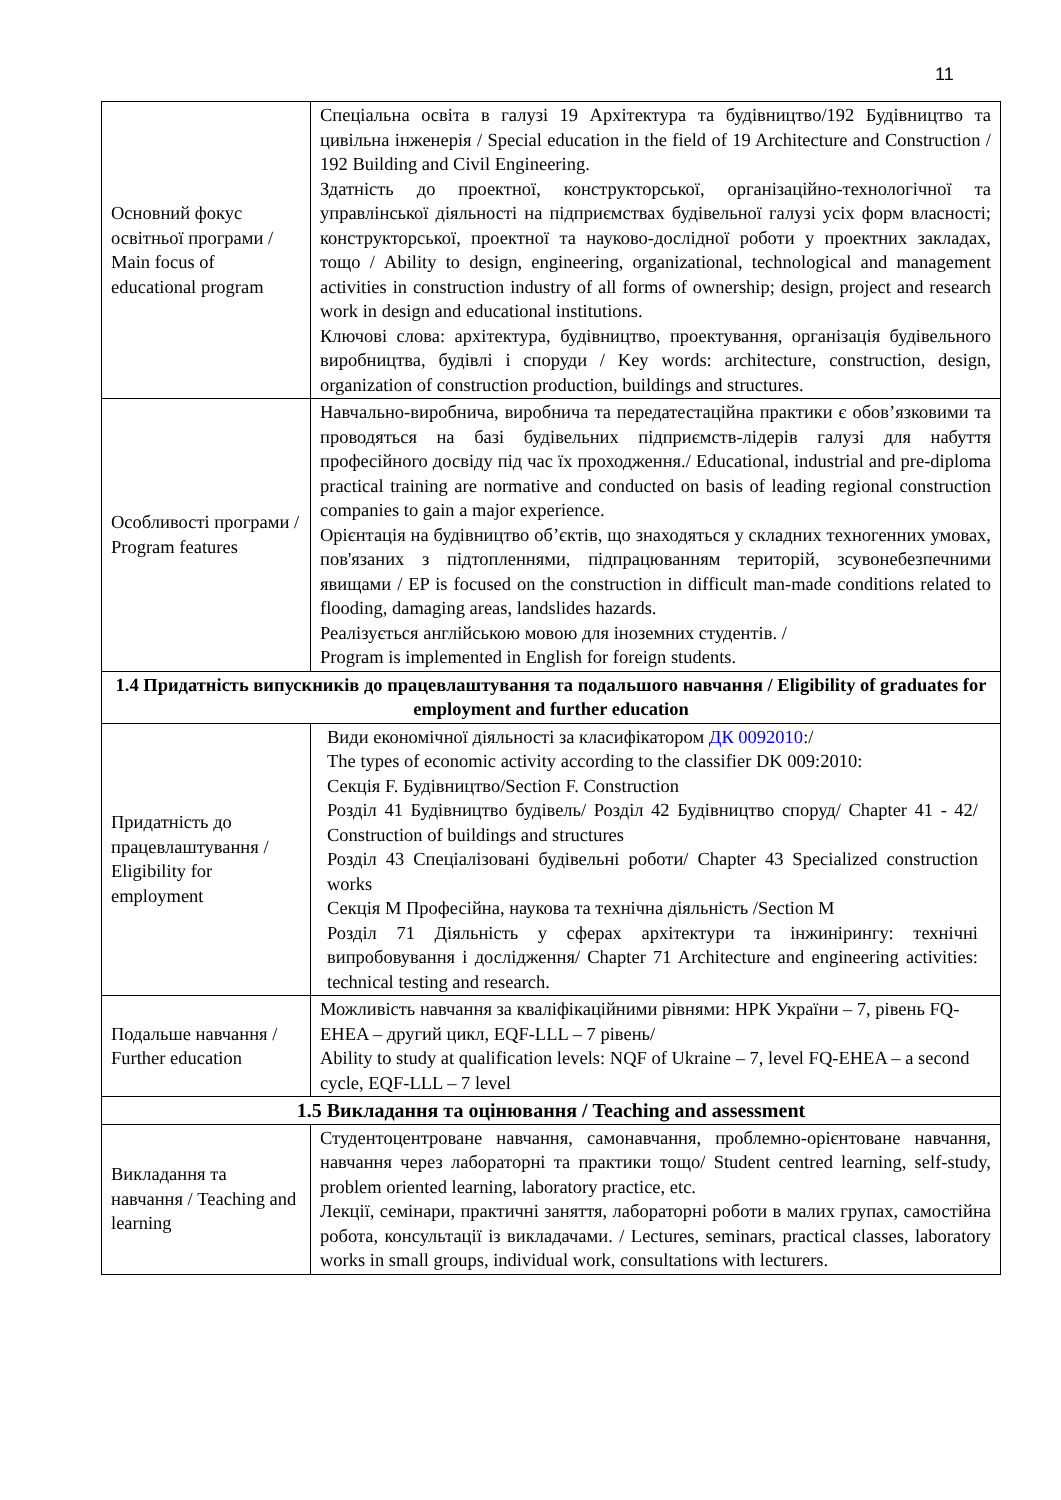11
| Основний фокус освітньої програми / Main focus of educational program | Спеціальна освіта в галузі 19 Архітектура та будівництво/192 Будівництво та цивільна інженерія / Special education in the field of 19 Architecture and Construction / 192 Building and Civil Engineering. Здатність до проектної, конструкторської, організаційно-технологічної та управлінської діяльності на підприємствах будівельної галузі усіх форм власності; конструкторської, проектної та науково-дослідної роботи у проектних закладах, тощо / Ability to design, engineering, organizational, technological and management activities in construction industry of all forms of ownership; design, project and research work in design and educational institutions. Ключові слова: архітектура, будівництво, проектування, організація будівельного виробництва, будівлі і споруди / Key words: architecture, construction, design, organization of construction production, buildings and structures. |
| Особливості програми / Program features | Навчально-виробнича, виробнича та передатестаційна практики є обов’язковими та проводяться на базі будівельних підприємств-лідерів галузі для набуття професійного досвіду під час їх проходження./ Educational, industrial and pre-diploma practical training are normative and conducted on basis of leading regional construction companies to gain a major experience. Орієнтація на будівництво об’єктів, що знаходяться у складних техногенних умовах, пов'язаних з підтопленнями, підпрацюванням територій, зсувонебезпечними явищами / EP is focused on the construction in difficult man-made conditions related to flooding, damaging areas, landslides hazards. Реалізується англійською мовою для іноземних студентів. / Program is implemented in English for foreign students. |
| 1.4 Придатність випускників до працевлаштування та подальшого навчання / Eligibility of graduates for employment and further education | |
| Придатність до працевлаштування / Eligibility for employment | Види економічної діяльності за класифікатором ДК 0092010 :/ The types of economic activity according to the classifier DK 009:2010: Секція F. Будівництво/Section F. Construction Розділ 41 Будівництво будівель/ Розділ 42 Будівництво споруд/ Chapter 41 - 42/ Construction of buildings and structures Розділ 43 Спеціалізовані будівельні роботи/ Chapter 43 Specialized construction works Секція М Професійна, наукова та технічна діяльність /Section M Розділ 71 Діяльність у сферах архітектури та інжинірингу: технічні випробовування і дослідження/ Chapter 71 Architecture and engineering activities: technical testing and research. |
| Подальше навчання / Further education | Можливість навчання за кваліфікаційними рівнями: НРК України – 7, рівень FQ-EHEA – другий цикл, EQF-LLL – 7 рівень/ Ability to study at qualification levels: NQF of Ukraine – 7, level FQ-EHEA – a second cycle, EQF-LLL – 7 level |
| 1.5 Викладання та оцінювання / Teaching and assessment | |
| Викладання та навчання / Teaching and learning | Студентоцентроване навчання, самонавчання, проблемно-орієнтоване навчання, навчання через лабораторні та практики тощо/ Student centred learning, self-study, problem oriented learning, laboratory practice, etc. Лекції, семінари, практичні заняття, лабораторні роботи в малих групах, самостійна робота, консультації із викладачами. / Lectures, seminars, practical classes, laboratory works in small groups, individual work, consultations with lecturers. |